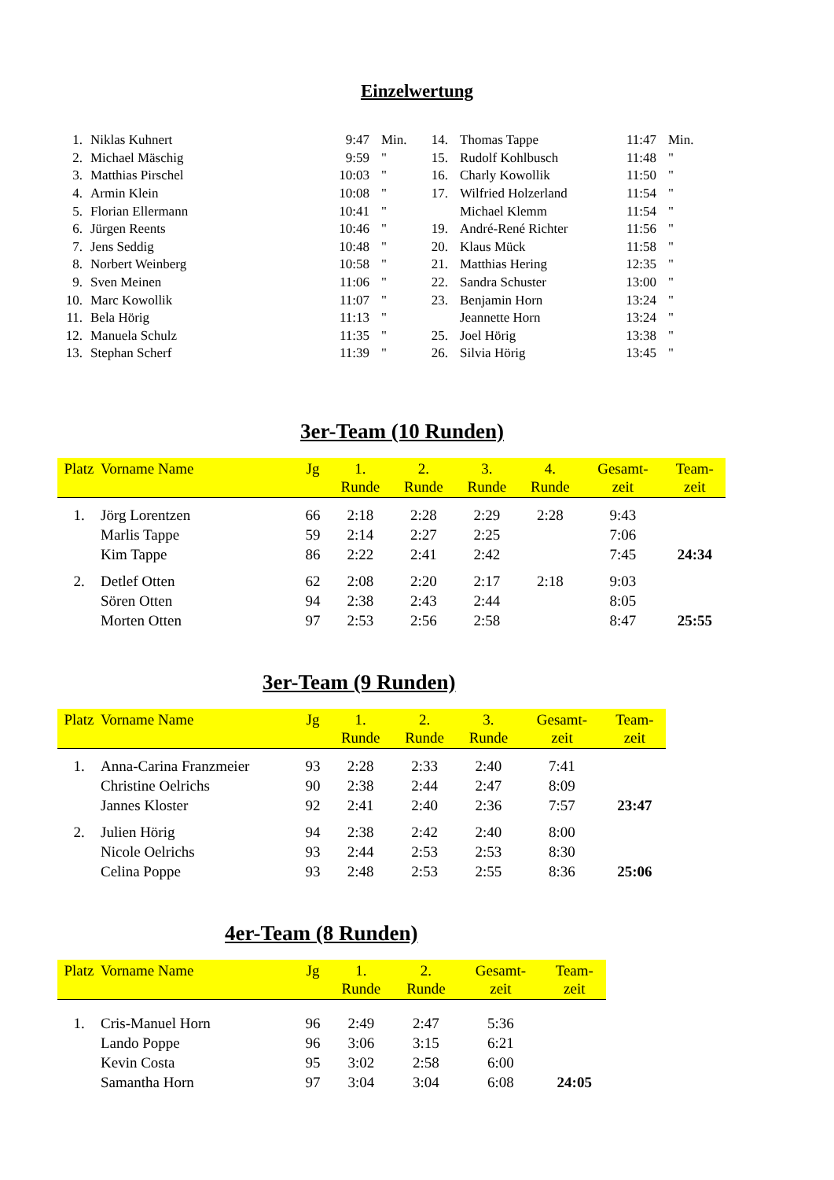Einzelwertung
| 1. | Niklas Kuhnert | 9:47 | Min. |
| 2. | Michael Mäschig | 9:59 | " |
| 3. | Matthias Pirschel | 10:03 | " |
| 4. | Armin Klein | 10:08 | " |
| 5. | Florian Ellermann | 10:41 | " |
| 6. | Jürgen Reents | 10:46 | " |
| 7. | Jens Seddig | 10:48 | " |
| 8. | Norbert Weinberg | 10:58 | " |
| 9. | Sven Meinen | 11:06 | " |
| 10. | Marc Kowollik | 11:07 | " |
| 11. | Bela Hörig | 11:13 | " |
| 12. | Manuela Schulz | 11:35 | " |
| 13. | Stephan Scherf | 11:39 | " |
| 14. | Thomas Tappe | 11:47 | Min. |
| 15. | Rudolf Kohlbusch | 11:48 | " |
| 16. | Charly Kowollik | 11:50 | " |
| 17. | Wilfried Holzerland | 11:54 | " |
| | Michael Klemm | 11:54 | " |
| 19. | André-René Richter | 11:56 | " |
| 20. | Klaus Mück | 11:58 | " |
| 21. | Matthias Hering | 12:35 | " |
| 22. | Sandra Schuster | 13:00 | " |
| 23. | Benjamin Horn | 13:24 | " |
| | Jeannette Horn | 13:24 | " |
| 25. | Joel Hörig | 13:38 | " |
| 26. | Silvia Hörig | 13:45 | " |
3er-Team (10 Runden)
| Platz | Vorname Name | Jg | 1. Runde | 2. Runde | 3. Runde | 4. Runde | Gesamt- zeit | Team- zeit |
| --- | --- | --- | --- | --- | --- | --- | --- | --- |
| 1. | Jörg Lorentzen | 66 | 2:18 | 2:28 | 2:29 | 2:28 | 9:43 | |
| | Marlis Tappe | 59 | 2:14 | 2:27 | 2:25 | | 7:06 | |
| | Kim Tappe | 86 | 2:22 | 2:41 | 2:42 | | 7:45 | 24:34 |
| 2. | Detlef Otten | 62 | 2:08 | 2:20 | 2:17 | 2:18 | 9:03 | |
| | Sören Otten | 94 | 2:38 | 2:43 | 2:44 | | 8:05 | |
| | Morten Otten | 97 | 2:53 | 2:56 | 2:58 | | 8:47 | 25:55 |
3er-Team (9 Runden)
| Platz | Vorname Name | Jg | 1. Runde | 2. Runde | 3. Runde | Gesamt- zeit | Team- zeit |
| --- | --- | --- | --- | --- | --- | --- | --- |
| 1. | Anna-Carina Franzmeier | 93 | 2:28 | 2:33 | 2:40 | 7:41 | |
| | Christine Oelrichs | 90 | 2:38 | 2:44 | 2:47 | 8:09 | |
| | Jannes Kloster | 92 | 2:41 | 2:40 | 2:36 | 7:57 | 23:47 |
| 2. | Julien Hörig | 94 | 2:38 | 2:42 | 2:40 | 8:00 | |
| | Nicole Oelrichs | 93 | 2:44 | 2:53 | 2:53 | 8:30 | |
| | Celina Poppe | 93 | 2:48 | 2:53 | 2:55 | 8:36 | 25:06 |
4er-Team (8 Runden)
| Platz | Vorname Name | Jg | 1. Runde | 2. Runde | Gesamt- zeit | Team- zeit |
| --- | --- | --- | --- | --- | --- | --- |
| 1. | Cris-Manuel Horn | 96 | 2:49 | 2:47 | 5:36 | |
| | Lando Poppe | 96 | 3:06 | 3:15 | 6:21 | |
| | Kevin Costa | 95 | 3:02 | 2:58 | 6:00 | |
| | Samantha Horn | 97 | 3:04 | 3:04 | 6:08 | 24:05 |